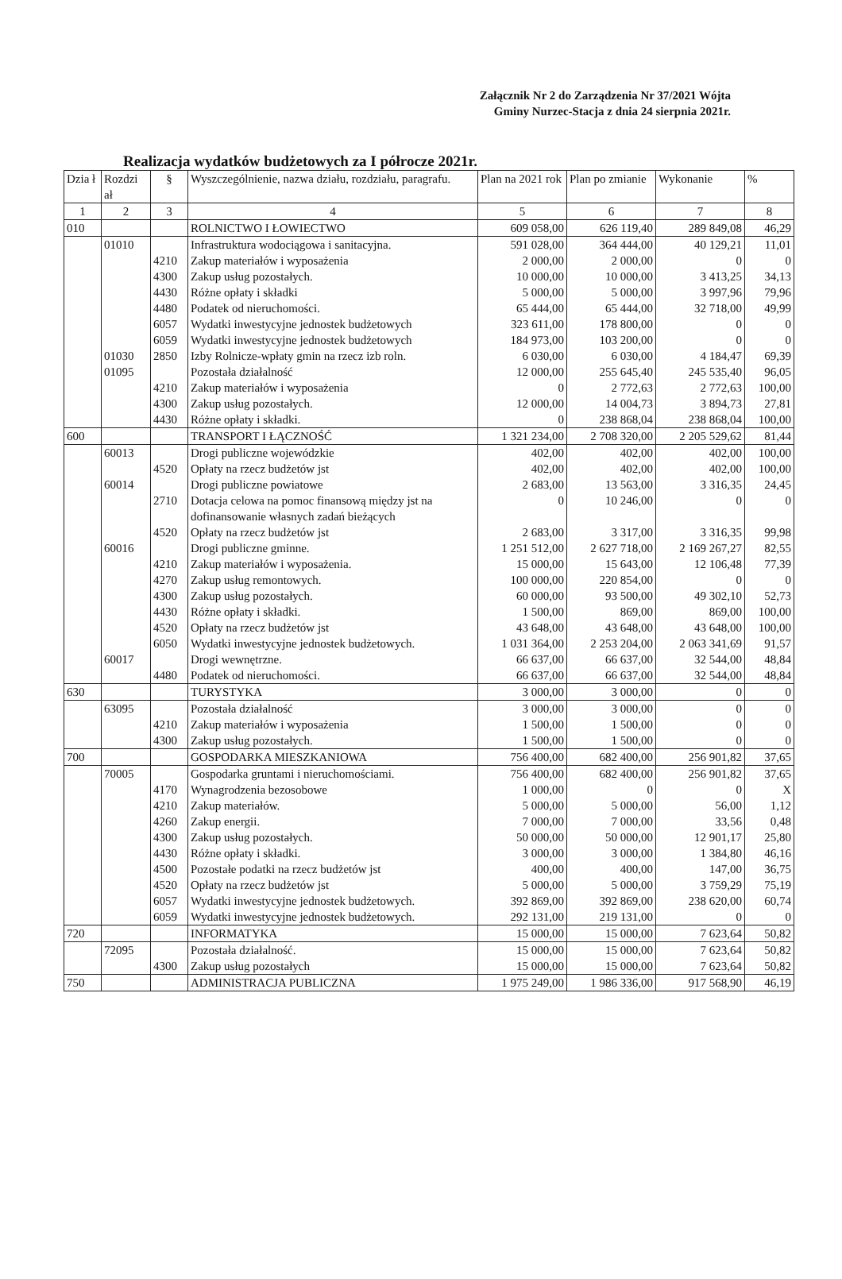Załącznik Nr 2 do Zarządzenia Nr 37/2021 Wójta
Gminy Nurzec-Stacja z dnia 24 sierpnia 2021r.
Realizacja wydatków budżetowych za I półrocze 2021r.
| Dzia ł | Rozdzi ał | § | Wyszczególnienie, nazwa działu, rozdziału, paragrafu. | Plan na 2021 rok | Plan po zmianie | Wykonanie | % |
| --- | --- | --- | --- | --- | --- | --- | --- |
| 1 | 2 | 3 | 4 | 5 | 6 | 7 | 8 |
| 010 | | | ROLNICTWO I ŁOWIECTWO | 609 058,00 | 626 119,40 | 289 849,08 | 46,29 |
| | 01010 | | Infrastruktura wodociągowa i sanitacyjna. | 591 028,00 | 364 444,00 | 40 129,21 | 11,01 |
| | | 4210 | Zakup materiałów i wyposażenia | 2 000,00 | 2 000,00 | 0 | 0 |
| | | 4300 | Zakup usług pozostałych. | 10 000,00 | 10 000,00 | 3 413,25 | 34,13 |
| | | 4430 | Różne opłaty i składki | 5 000,00 | 5 000,00 | 3 997,96 | 79,96 |
| | | 4480 | Podatek od nieruchomości. | 65 444,00 | 65 444,00 | 32 718,00 | 49,99 |
| | | 6057 | Wydatki inwestycyjne jednostek budżetowych | 323 611,00 | 178 800,00 | 0 | 0 |
| | | 6059 | Wydatki inwestycyjne jednostek budżetowych | 184 973,00 | 103 200,00 | 0 | 0 |
| | 01030 | 2850 | Izby Rolnicze-wpłaty gmin na rzecz izb roln. | 6 030,00 | 6 030,00 | 4 184,47 | 69,39 |
| | 01095 | | Pozostała działalność | 12 000,00 | 255 645,40 | 245 535,40 | 96,05 |
| | | 4210 | Zakup materiałów i wyposażenia | 0 | 2 772,63 | 2 772,63 | 100,00 |
| | | 4300 | Zakup usług pozostałych. | 12 000,00 | 14 004,73 | 3 894,73 | 27,81 |
| | | 4430 | Różne opłaty i składki. | 0 | 238 868,04 | 238 868,04 | 100,00 |
| 600 | | | TRANSPORT I ŁĄCZNOŚĆ | 1 321 234,00 | 2 708 320,00 | 2 205 529,62 | 81,44 |
| | 60013 | | Drogi publiczne wojewódzkie | 402,00 | 402,00 | 402,00 | 100,00 |
| | | 4520 | Opłaty na rzecz budżetów jst | 402,00 | 402,00 | 402,00 | 100,00 |
| | 60014 | | Drogi publiczne powiatowe | 2 683,00 | 13 563,00 | 3 316,35 | 24,45 |
| | | 2710 | Dotacja celowa na pomoc finansową między jst na dofinansowanie własnych zadań bieżących | 0 | 10 246,00 | 0 | 0 |
| | | 4520 | Opłaty na rzecz budżetów jst | 2 683,00 | 3 317,00 | 3 316,35 | 99,98 |
| | 60016 | | Drogi publiczne gminne. | 1 251 512,00 | 2 627 718,00 | 2 169 267,27 | 82,55 |
| | | 4210 | Zakup materiałów i wyposażenia. | 15 000,00 | 15 643,00 | 12 106,48 | 77,39 |
| | | 4270 | Zakup usług remontowych. | 100 000,00 | 220 854,00 | 0 | 0 |
| | | 4300 | Zakup usług pozostałych. | 60 000,00 | 93 500,00 | 49 302,10 | 52,73 |
| | | 4430 | Różne opłaty i składki. | 1 500,00 | 869,00 | 869,00 | 100,00 |
| | | 4520 | Opłaty na rzecz budżetów jst | 43 648,00 | 43 648,00 | 43 648,00 | 100,00 |
| | | 6050 | Wydatki inwestycyjne jednostek budżetowych. | 1 031 364,00 | 2 253 204,00 | 2 063 341,69 | 91,57 |
| | 60017 | | Drogi wewnętrzne. | 66 637,00 | 66 637,00 | 32 544,00 | 48,84 |
| | | 4480 | Podatek od nieruchomości. | 66 637,00 | 66 637,00 | 32 544,00 | 48,84 |
| 630 | | | TURYSTYKA | 3 000,00 | 3 000,00 | 0 | 0 |
| | 63095 | | Pozostała działalność | 3 000,00 | 3 000,00 | 0 | 0 |
| | | 4210 | Zakup materiałów i wyposażenia | 1 500,00 | 1 500,00 | 0 | 0 |
| | | 4300 | Zakup usług pozostałych. | 1 500,00 | 1 500,00 | 0 | 0 |
| 700 | | | GOSPODARKA MIESZKANIOWA | 756 400,00 | 682 400,00 | 256 901,82 | 37,65 |
| | 70005 | | Gospodarka gruntami i nieruchomościami. | 756 400,00 | 682 400,00 | 256 901,82 | 37,65 |
| | | 4170 | Wynagrodzenia bezosobowe | 1 000,00 | 0 | 0 | X |
| | | 4210 | Zakup materiałów. | 5 000,00 | 5 000,00 | 56,00 | 1,12 |
| | | 4260 | Zakup energii. | 7 000,00 | 7 000,00 | 33,56 | 0,48 |
| | | 4300 | Zakup usług pozostałych. | 50 000,00 | 50 000,00 | 12 901,17 | 25,80 |
| | | 4430 | Różne opłaty i składki. | 3 000,00 | 3 000,00 | 1 384,80 | 46,16 |
| | | 4500 | Pozostałe podatki na rzecz budżetów jst | 400,00 | 400,00 | 147,00 | 36,75 |
| | | 4520 | Opłaty na rzecz budżetów jst | 5 000,00 | 5 000,00 | 3 759,29 | 75,19 |
| | | 6057 | Wydatki inwestycyjne jednostek budżetowych. | 392 869,00 | 392 869,00 | 238 620,00 | 60,74 |
| | | 6059 | Wydatki inwestycyjne jednostek budżetowych. | 292 131,00 | 219 131,00 | 0 | 0 |
| 720 | | | INFORMATYKA | 15 000,00 | 15 000,00 | 7 623,64 | 50,82 |
| | 72095 | | Pozostała działalność. | 15 000,00 | 15 000,00 | 7 623,64 | 50,82 |
| | | 4300 | Zakup usług pozostałych | 15 000,00 | 15 000,00 | 7 623,64 | 50,82 |
| 750 | | | ADMINISTRACJA PUBLICZNA | 1 975 249,00 | 1 986 336,00 | 917 568,90 | 46,19 |